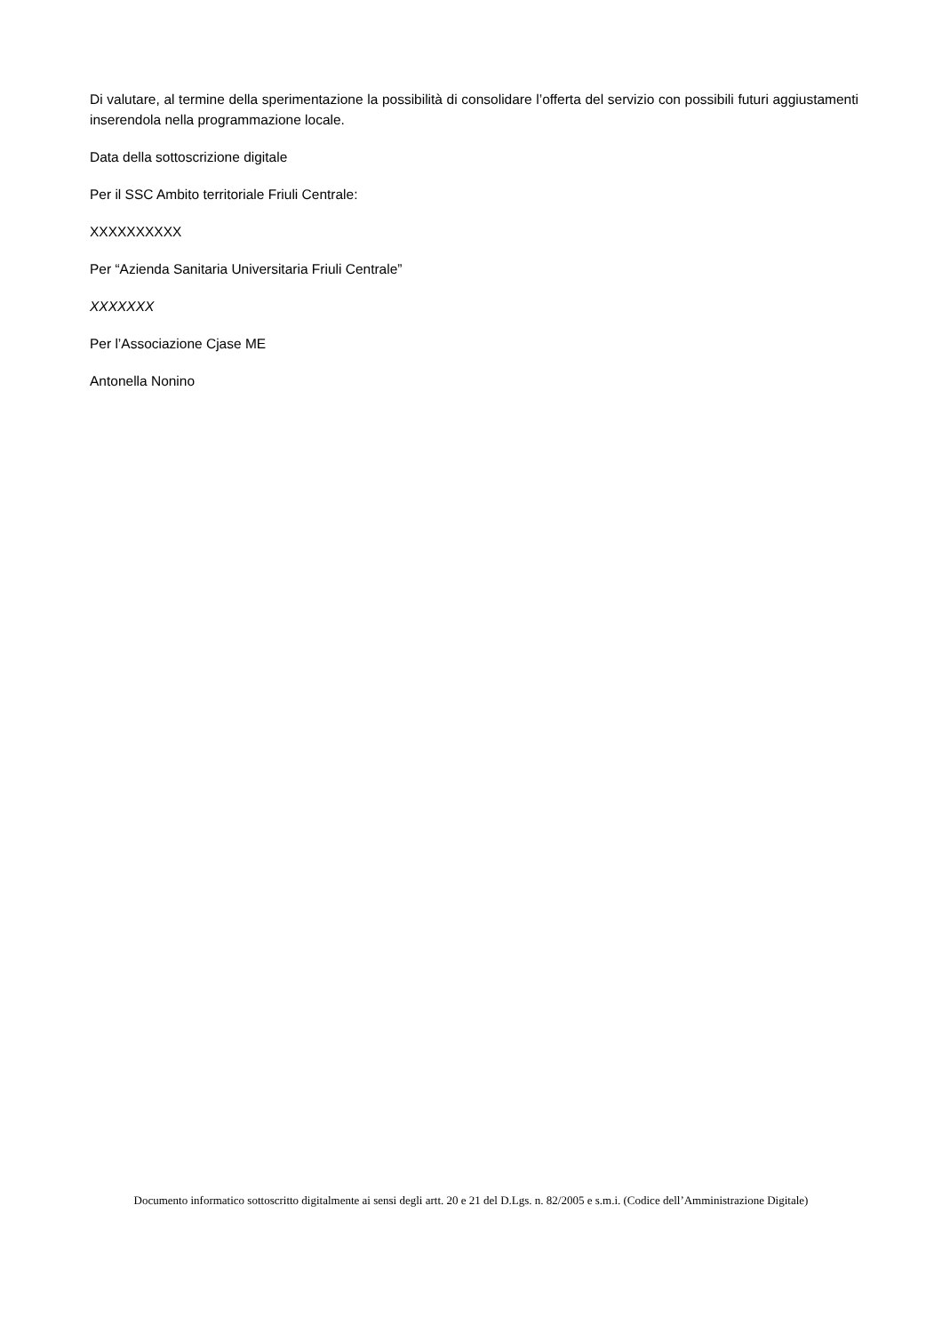Di valutare, al termine della sperimentazione la possibilità di consolidare l’offerta del servizio con possibili futuri aggiustamenti inserendola nella programmazione locale.
Data della sottoscrizione digitale
Per il SSC Ambito territoriale Friuli Centrale:
XXXXXXXXXX
Per “Azienda Sanitaria Universitaria Friuli Centrale”
XXXXXXX
Per l’Associazione Cjase ME
Antonella Nonino
Documento informatico sottoscritto digitalmente ai sensi degli artt. 20 e 21 del D.Lgs. n. 82/2005 e s.m.i. (Codice dell’Amministrazione Digitale)